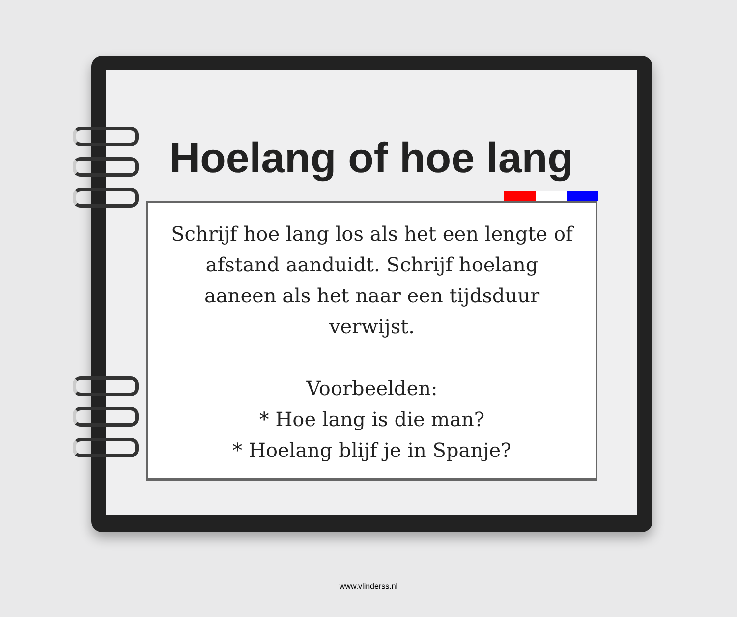Hoelang of hoe lang
Schrijf hoe lang los als het een lengte of
afstand aanduidt. Schrijf hoelang
aaneen als het naar een tijdsduur
verwijst.
Voorbeelden:
* Hoe lang is die man?
* Hoelang blijf je in Spanje?
www.vlinderss.nl